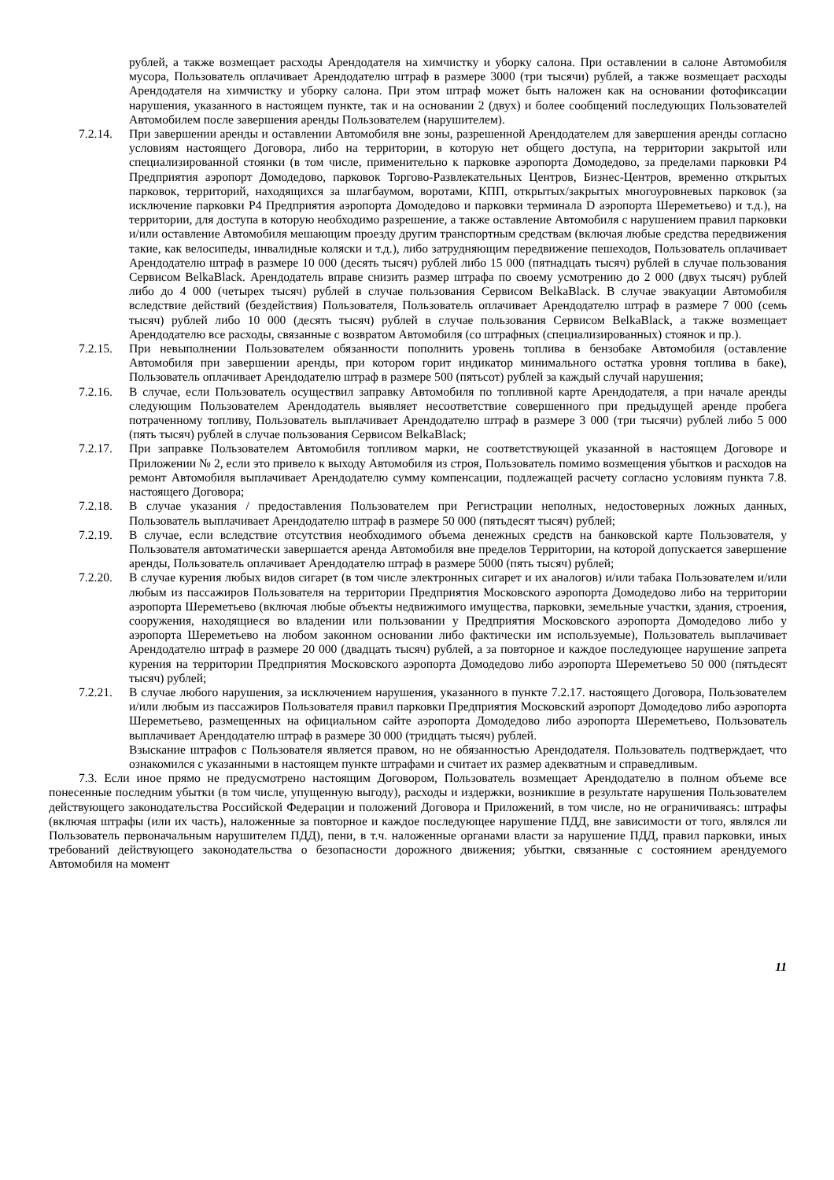рублей, а также возмещает расходы Арендодателя на химчистку и уборку салона. При оставлении в салоне Автомобиля мусора, Пользователь оплачивает Арендодателю штраф в размере 3000 (три тысячи) рублей, а также возмещает расходы Арендодателя на химчистку и уборку салона. При этом штраф может быть наложен как на основании фотофиксации нарушения, указанного в настоящем пункте, так и на основании 2 (двух) и более сообщений последующих Пользователей Автомобилем после завершения аренды Пользователем (нарушителем).
7.2.14.
При завершении аренды и оставлении Автомобиля вне зоны, разрешенной Арендодателем для завершения аренды согласно условиям настоящего Договора, либо на территории, в которую нет общего доступа, на территории закрытой или специализированной стоянки (в том числе, применительно к парковке аэропорта Домодедово, за пределами парковки Р4 Предприятия аэропорт Домодедово, парковок Торгово-Развлекательных Центров, Бизнес-Центров, временно открытых парковок, территорий, находящихся за шлагбаумом, воротами, КПП, открытых/закрытых многоуровневых парковок (за исключение парковки Р4 Предприятия аэропорта Домодедово и парковки терминала D аэропорта Шереметьево) и т.д.), на территории, для доступа в которую необходимо разрешение, а также оставление Автомобиля с нарушением правил парковки и/или оставление Автомобиля мешающим проезду другим транспортным средствам (включая любые средства передвижения такие, как велосипеды, инвалидные коляски и т.д.), либо затрудняющим передвижение пешеходов, Пользователь оплачивает Арендодателю штраф в размере 10 000 (десять тысяч) рублей либо 15 000 (пятнадцать тысяч) рублей в случае пользования Сервисом BelkaBlack. Арендодатель вправе снизить размер штрафа по своему усмотрению до 2 000 (двух тысяч) рублей либо до 4 000 (четырех тысяч) рублей в случае пользования Сервисом BelkaBlack. В случае эвакуации Автомобиля вследствие действий (бездействия) Пользователя, Пользователь оплачивает Арендодателю штраф в размере 7 000 (семь тысяч) рублей либо 10 000 (десять тысяч) рублей в случае пользования Сервисом BelkaBlack, а также возмещает Арендодателю все расходы, связанные с возвратом Автомобиля (со штрафных (специализированных) стоянок и пр.).
7.2.15.
При невыполнении Пользователем обязанности пополнить уровень топлива в бензобаке Автомобиля (оставление Автомобиля при завершении аренды, при котором горит индикатор минимального остатка уровня топлива в баке), Пользователь оплачивает Арендодателю штраф в размере 500 (пятьсот) рублей за каждый случай нарушения;
7.2.16.
В случае, если Пользователь осуществил заправку Автомобиля по топливной карте Арендодателя, а при начале аренды следующим Пользователем Арендодатель выявляет несоответствие совершенного при предыдущей аренде пробега потраченному топливу, Пользователь выплачивает Арендодателю штраф в размере 3 000 (три тысячи) рублей либо 5 000 (пять тысяч) рублей в случае пользования Сервисом BelkaBlack;
7.2.17.
При заправке Пользователем Автомобиля топливом марки, не соответствующей указанной в настоящем Договоре и Приложении № 2, если это привело к выходу Автомобиля из строя, Пользователь помимо возмещения убытков и расходов на ремонт Автомобиля выплачивает Арендодателю сумму компенсации, подлежащей расчету согласно условиям пункта 7.8. настоящего Договора;
7.2.18.
В случае указания / предоставления Пользователем при Регистрации неполных, недостоверных ложных данных, Пользователь выплачивает Арендодателю штраф в размере 50 000 (пятьдесят тысяч) рублей;
7.2.19.
В случае, если вследствие отсутствия необходимого объема денежных средств на банковской карте Пользователя, у Пользователя автоматически завершается аренда Автомобиля вне пределов Территории, на которой допускается завершение аренды, Пользователь оплачивает Арендодателю штраф в размере 5000 (пять тысяч) рублей;
7.2.20.
В случае курения любых видов сигарет (в том числе электронных сигарет и их аналогов) и/или табака Пользователем и/или любым из пассажиров Пользователя на территории Предприятия Московского аэропорта Домодедово либо на территории аэропорта Шереметьево (включая любые объекты недвижимого имущества, парковки, земельные участки, здания, строения, сооружения, находящиеся во владении или пользовании у Предприятия Московского аэропорта Домодедово либо у аэропорта Шереметьево на любом законном основании либо фактически им используемые), Пользователь выплачивает Арендодателю штраф в размере 20 000 (двадцать тысяч) рублей, а за повторное и каждое последующее нарушение запрета курения на территории Предприятия Московского аэропорта Домодедово либо аэропорта Шереметьево 50 000 (пятьдесят тысяч) рублей;
7.2.21.
В случае любого нарушения, за исключением нарушения, указанного в пункте 7.2.17. настоящего Договора, Пользователем и/или любым из пассажиров Пользователя правил парковки Предприятия Московский аэропорт Домодедово либо аэропорта Шереметьево, размещенных на официальном сайте аэропорта Домодедово либо аэропорта Шереметьево, Пользователь выплачивает Арендодателю штраф в размере 30 000 (тридцать тысяч) рублей.
Взыскание штрафов с Пользователя является правом, но не обязанностью Арендодателя. Пользователь подтверждает, что ознакомился с указанными в настоящем пункте штрафами и считает их размер адекватным и справедливым.
7.3. Если иное прямо не предусмотрено настоящим Договором, Пользователь возмещает Арендодателю в полном объеме все понесенные последним убытки (в том числе, упущенную выгоду), расходы и издержки, возникшие в результате нарушения Пользователем действующего законодательства Российской Федерации и положений Договора и Приложений, в том числе, но не ограничиваясь: штрафы (включая штрафы (или их часть), наложенные за повторное и каждое последующее нарушение ПДД, вне зависимости от того, являлся ли Пользователь первоначальным нарушителем ПДД), пени, в т.ч. наложенные органами власти за нарушение ПДД, правил парковки, иных требований действующего законодательства о безопасности дорожного движения; убытки, связанные с состоянием арендуемого Автомобиля на момент
11